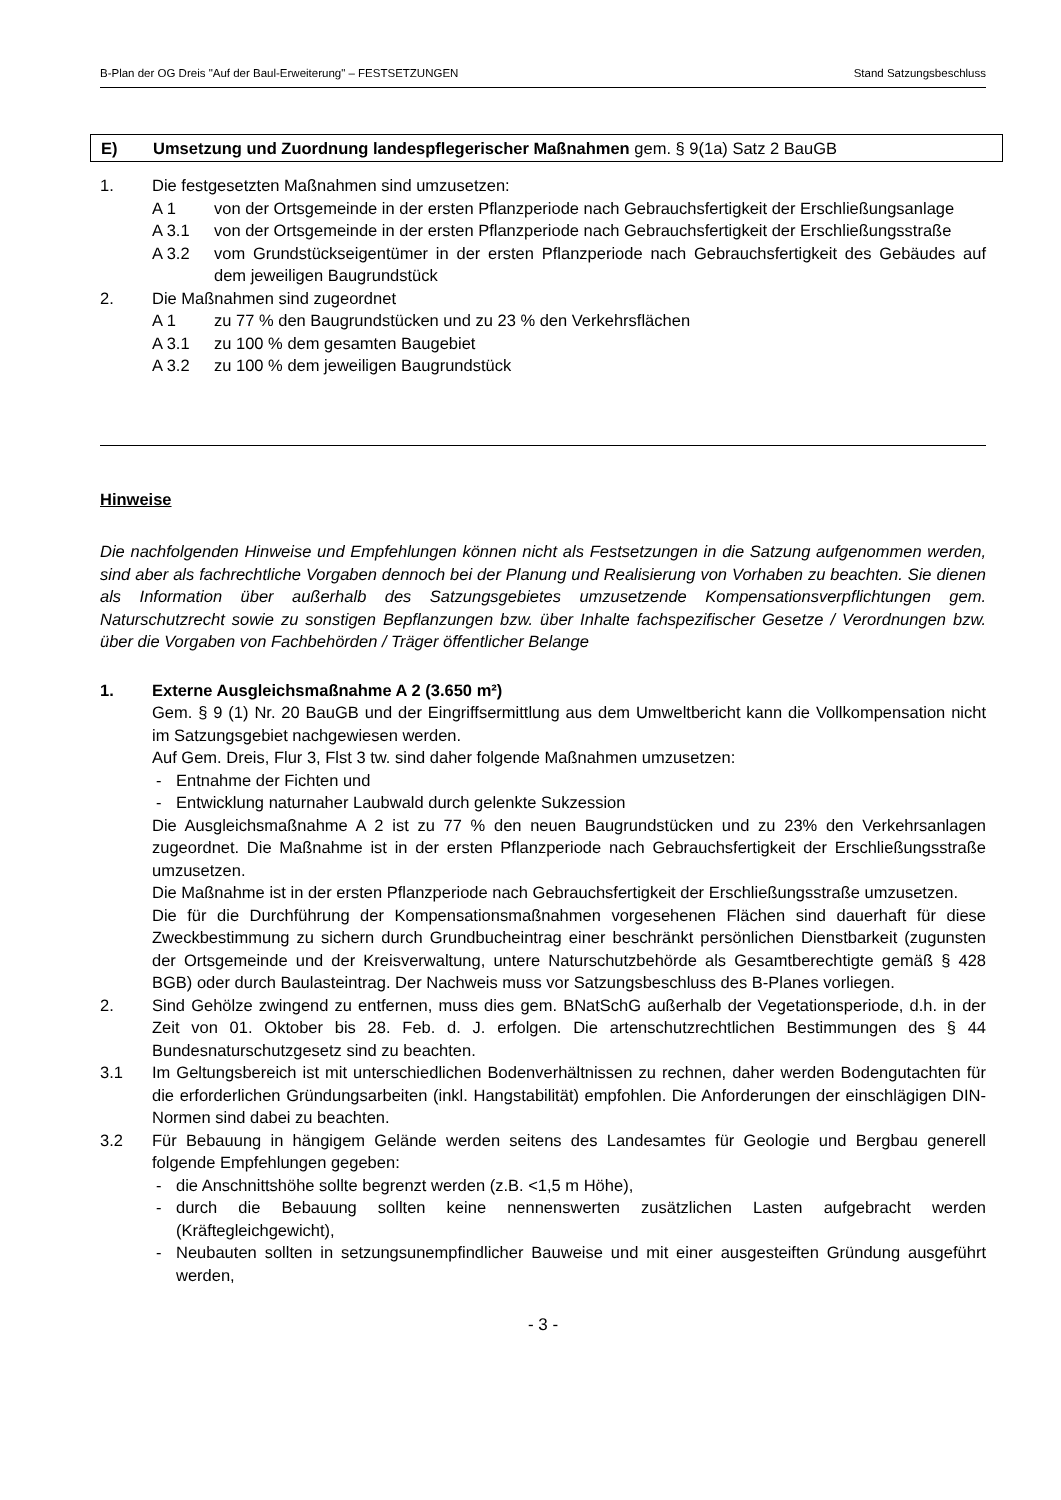B-Plan der OG Dreis "Auf der Baul-Erweiterung" – FESTSETZUNGEN Stand Satzungsbeschluss
E) Umsetzung und Zuordnung landespflegerischer Maßnahmen gem. § 9(1a) Satz 2 BauGB
1. Die festgesetzten Maßnahmen sind umzusetzen:
A 1 von der Ortsgemeinde in der ersten Pflanzperiode nach Gebrauchsfertigkeit der Erschließungsanlage
A 3.1 von der Ortsgemeinde in der ersten Pflanzperiode nach Gebrauchsfertigkeit der Erschließungsstraße
A 3.2 vom Grundstückseigentümer in der ersten Pflanzperiode nach Gebrauchsfertigkeit des Gebäudes auf dem jeweiligen Baugrundstück
2. Die Maßnahmen sind zugeordnet
A 1 zu 77 % den Baugrundstücken und zu 23 % den Verkehrsflächen
A 3.1 zu 100 % dem gesamten Baugebiet
A 3.2 zu 100 % dem jeweiligen Baugrundstück
Hinweise
Die nachfolgenden Hinweise und Empfehlungen können nicht als Festsetzungen in die Satzung aufgenommen werden, sind aber als fachrechtliche Vorgaben dennoch bei der Planung und Realisierung von Vorhaben zu beachten. Sie dienen als Information über außerhalb des Satzungsgebietes umzusetzende Kompensationsverpflichtungen gem. Naturschutzrecht sowie zu sonstigen Bepflanzungen bzw. über Inhalte fachspezifischer Gesetze / Verordnungen bzw. über die Vorgaben von Fachbehörden / Träger öffentlicher Belange
1. Externe Ausgleichsmaßnahme A 2 (3.650 m²)
Gem. § 9 (1) Nr. 20 BauGB und der Eingriffsermittlung aus dem Umweltbericht kann die Vollkompensation nicht im Satzungsgebiet nachgewiesen werden.
Auf Gem. Dreis, Flur 3, Flst 3 tw. sind daher folgende Maßnahmen umzusetzen:
- Entnahme der Fichten und
- Entwicklung naturnaher Laubwald durch gelenkte Sukzession
Die Ausgleichsmaßnahme A 2 ist zu 77 % den neuen Baugrundstücken und zu 23% den Verkehrsanlagen zugeordnet. Die Maßnahme ist in der ersten Pflanzperiode nach Gebrauchsfertigkeit der Erschließungsstraße umzusetzen.
Die Maßnahme ist in der ersten Pflanzperiode nach Gebrauchsfertigkeit der Erschließungsstraße umzusetzen.
Die für die Durchführung der Kompensationsmaßnahmen vorgesehenen Flächen sind dauerhaft für diese Zweckbestimmung zu sichern durch Grundbucheintrag einer beschränkt persönlichen Dienstbarkeit (zugunsten der Ortsgemeinde und der Kreisverwaltung, untere Naturschutzbehörde als Gesamtberechtigte gemäß § 428 BGB) oder durch Baulasteintrag. Der Nachweis muss vor Satzungsbeschluss des B-Planes vorliegen.
2. Sind Gehölze zwingend zu entfernen, muss dies gem. BNatSchG außerhalb der Vegetationsperiode, d.h. in der Zeit von 01. Oktober bis 28. Feb. d. J. erfolgen. Die artenschutzrechtlichen Bestimmungen des § 44 Bundesnaturschutzgesetz sind zu beachten.
3.1 Im Geltungsbereich ist mit unterschiedlichen Bodenverhältnissen zu rechnen, daher werden Bodengutachten für die erforderlichen Gründungsarbeiten (inkl. Hangstabilität) empfohlen. Die Anforderungen der einschlägigen DIN-Normen sind dabei zu beachten.
3.2 Für Bebauung in hängigem Gelände werden seitens des Landesamtes für Geologie und Bergbau generell folgende Empfehlungen gegeben:
- die Anschnittshöhe sollte begrenzt werden (z.B. <1,5 m Höhe),
- durch die Bebauung sollten keine nennenswerten zusätzlichen Lasten aufgebracht werden (Kräftegleichgewicht),
- Neubauten sollten in setzungsunempfindlicher Bauweise und mit einer ausgesteiften Gründung ausgeführt werden,
- 3 -